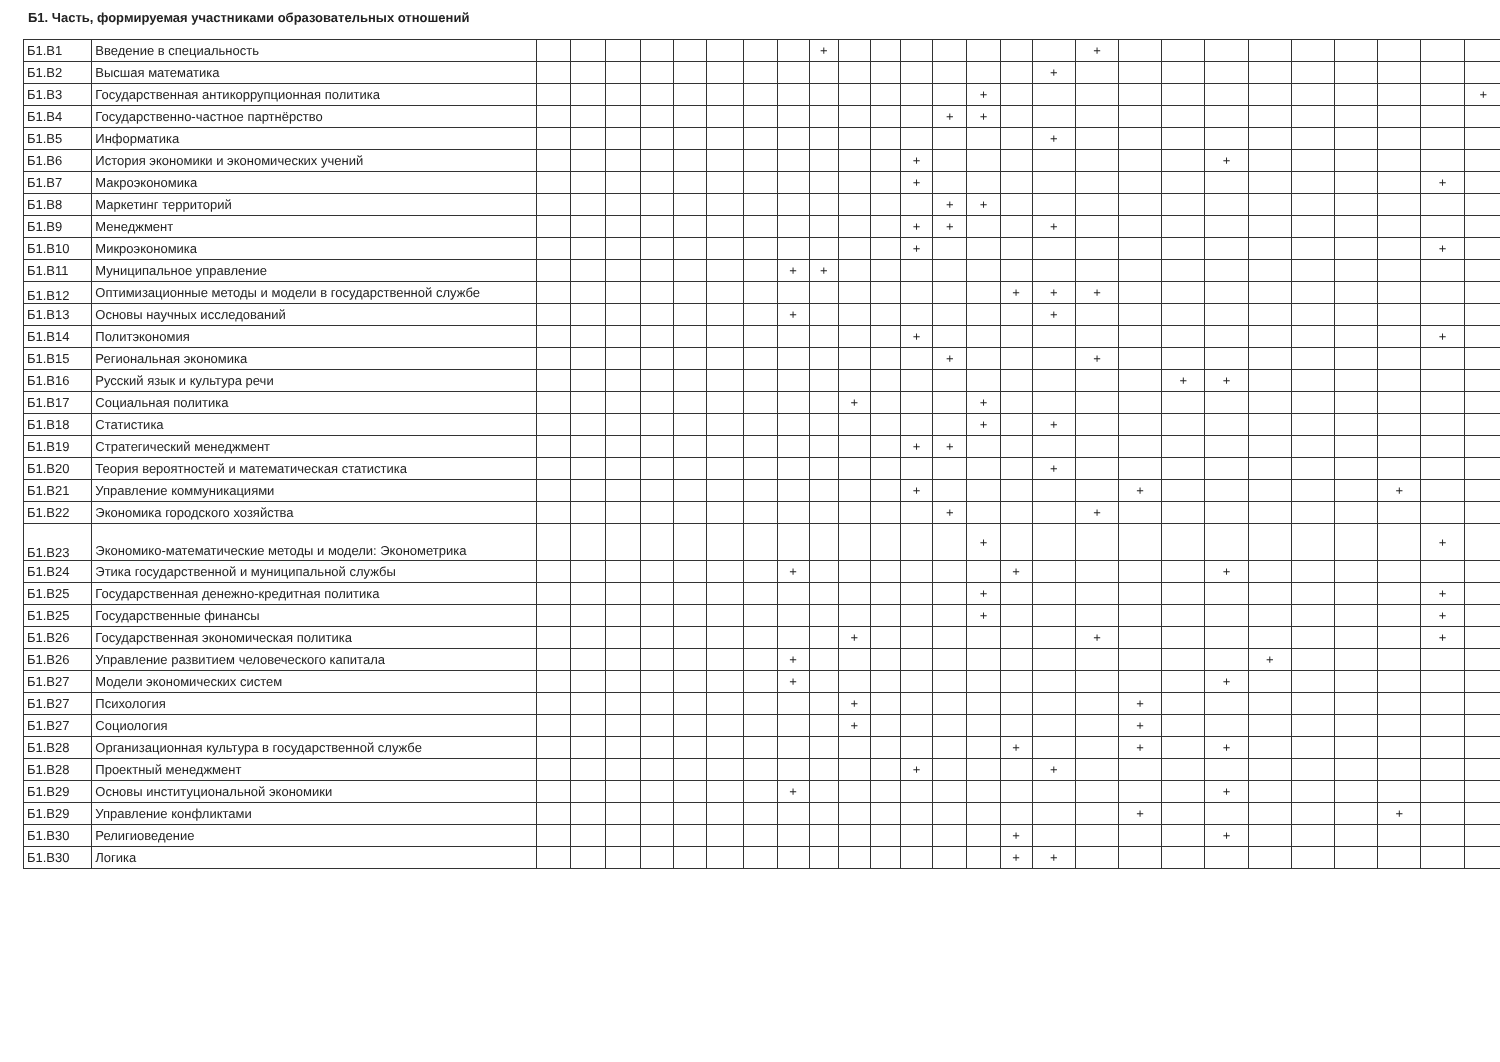Б1. Часть, формируемая участниками образовательных отношений
| Б1.В1 | Введение в специальность | | | | | | | | | + | | | | | | | | + | | | | | | | | | |
| Б1.В2 | Высшая математика | | | | | | | | | | | | | | | | + | | | | | | | | | | |
| Б1.В3 | Государственная антикоррупционная политика | | | | | | | | | | | | | | + | | | | | | | | | | | | + |
| Б1.В4 | Государственно-частное партнёрство | | | | | | | | | | | | | + | + | | | | | | | | | | | | |
| Б1.В5 | Информатика | | | | | | | | | | | | | | | | + | | | | | | | | | | |
| Б1.В6 | История экономики и экономических учений | | | | | | | | | | | | + | | | | | | | | + | | | | | | |
| Б1.В7 | Макроэкономика | | | | | | | | | | | | + | | | | | | | | | | | | | + | |
| Б1.В8 | Маркетинг территорий | | | | | | | | | | | | | + | + | | | | | | | | | | | | |
| Б1.В9 | Менеджмент | | | | | | | | | | | | + | + | | | + | | | | | | | | | | |
| Б1.В10 | Микроэкономика | | | | | | | | | | | | + | | | | | | | | | | | | | + | |
| Б1.В11 | Муниципальное управление | | | | | | | | + | + | | | | | | | | | | | | | | | | | |
| Б1.В12 | Оптимизационные методы и модели в государственной службе | | | | | | | | | | | | | | | + | + | + | | | | | | | | | |
| Б1.В13 | Основы научных исследований | | | | | | | | + | | | | | | | | + | | | | | | | | | | |
| Б1.В14 | Политэкономия | | | | | | | | | | | | + | | | | | | | | | | | | | + | |
| Б1.В15 | Региональная экономика | | | | | | | | | | | | | + | | | | + | | | | | | | | | |
| Б1.В16 | Русский язык и культура речи | | | | | | | | | | | | | | | | | | | + | + | | | | | | |
| Б1.В17 | Социальная политика | | | | | | | | | | + | | | | + | | | | | | | | | | | | |
| Б1.В18 | Статистика | | | | | | | | | | | | | | + | | + | | | | | | | | | | |
| Б1.В19 | Стратегический менеджмент | | | | | | | | | | | | + | + | | | | | | | | | | | | | |
| Б1.В20 | Теория вероятностей и математическая статистика | | | | | | | | | | | | | | | | + | | | | | | | | | | |
| Б1.В21 | Управление коммуникациями | | | | | | | | | | | | + | | | | | | + | | | | | | + | | |
| Б1.В22 | Экономика городского хозяйства | | | | | | | | | | | | | + | | | | + | | | | | | | | | |
| Б1.В23 | Экономико-математические методы и модели: Эконометрика | | | | | | | | | | | | | | + | | | | | | | | | | | + | |
| Б1.В24 | Этика государственной и муниципальной службы | | | | | | | | + | | | | | | | + | | | | | + | | | | | | |
| Б1.В25 | Государственная денежно-кредитная политика | | | | | | | | | | | | | | + | | | | | | | | | | | + | |
| Б1.В25 | Государственные финансы | | | | | | | | | | | | | | + | | | | | | | | | | | + | |
| Б1.В26 | Государственная экономическая политика | | | | | | | | | | + | | | | | | | + | | | | | | | | + | |
| Б1.В26 | Управление развитием человеческого капитала | | | | | | | | + | | | | | | | | | | | | | + | | | | | |
| Б1.В27 | Модели экономических систем | | | | | | | | + | | | | | | | | | | | | + | | | | | | |
| Б1.В27 | Психология | | | | | | | | | | + | | | | | | | | + | | | | | | | | |
| Б1.В27 | Социология | | | | | | | | | | + | | | | | | | | + | | | | | | | | |
| Б1.В28 | Организационная культура в государственной службе | | | | | | | | | | | | | | | + | | | + | | + | | | | | | |
| Б1.В28 | Проектный менеджмент | | | | | | | | | | | | + | | | | + | | | | | | | | | | |
| Б1.В29 | Основы институциональной экономики | | | | | | | | + | | | | | | | | | | | | + | | | | | | |
| Б1.В29 | Управление конфликтами | | | | | | | | | | | | | | | | | | + | | | | | | + | | |
| Б1.В30 | Религиоведение | | | | | | | | | | | | | | | + | | | | | + | | | | | | |
| Б1.В30 | Логика | | | | | | | | | | | | | | | + | + | | | | | | | | | | |